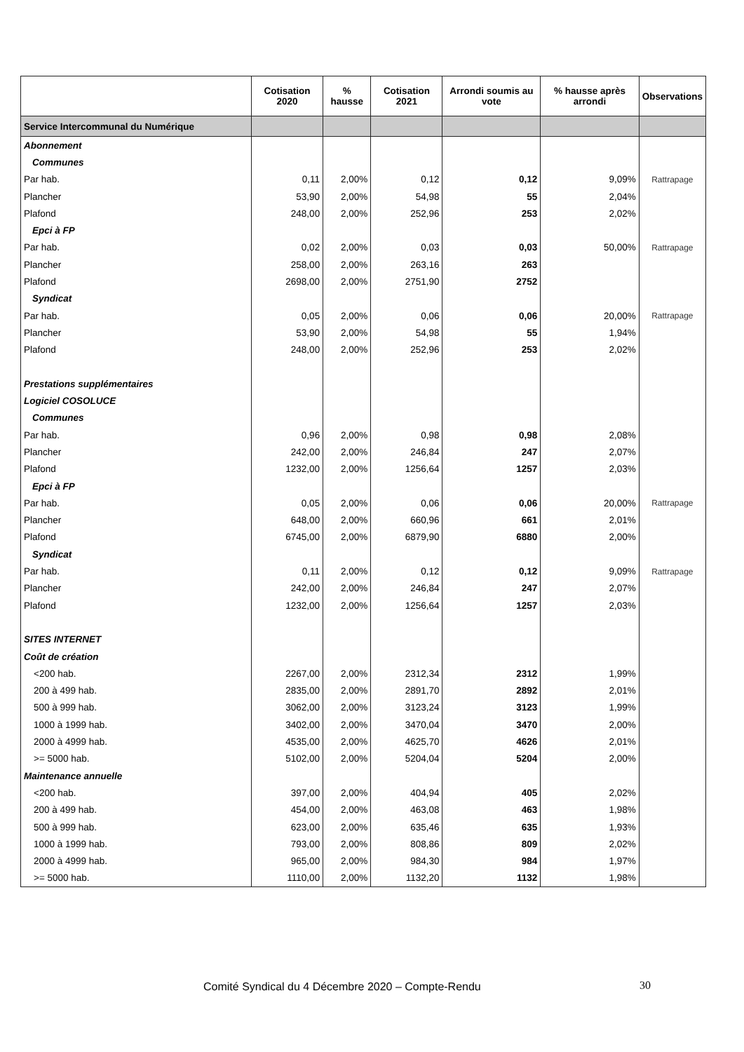| | Cotisation 2020 | % hausse | Cotisation 2021 | Arrondi soumis au vote | % hausse après arrondi | Observations |
| --- | --- | --- | --- | --- | --- | --- |
| Service Intercommunal du Numérique | | | | | | |
| Abonnement | | | | | | |
| Communes | | | | | | |
| Par hab. | 0,11 | 2,00% | 0,12 | 0,12 | 9,09% | Rattrapage |
| Plancher | 53,90 | 2,00% | 54,98 | 55 | 2,04% | |
| Plafond | 248,00 | 2,00% | 252,96 | 253 | 2,02% | |
| Epci à FP | | | | | | |
| Par hab. | 0,02 | 2,00% | 0,03 | 0,03 | 50,00% | Rattrapage |
| Plancher | 258,00 | 2,00% | 263,16 | 263 | | |
| Plafond | 2698,00 | 2,00% | 2751,90 | 2752 | | |
| Syndicat | | | | | | |
| Par hab. | 0,05 | 2,00% | 0,06 | 0,06 | 20,00% | Rattrapage |
| Plancher | 53,90 | 2,00% | 54,98 | 55 | 1,94% | |
| Plafond | 248,00 | 2,00% | 252,96 | 253 | 2,02% | |
| Prestations supplémentaires | | | | | | |
| Logiciel COSOLUCE | | | | | | |
| Communes | | | | | | |
| Par hab. | 0,96 | 2,00% | 0,98 | 0,98 | 2,08% | |
| Plancher | 242,00 | 2,00% | 246,84 | 247 | 2,07% | |
| Plafond | 1232,00 | 2,00% | 1256,64 | 1257 | 2,03% | |
| Epci à FP | | | | | | |
| Par hab. | 0,05 | 2,00% | 0,06 | 0,06 | 20,00% | Rattrapage |
| Plancher | 648,00 | 2,00% | 660,96 | 661 | 2,01% | |
| Plafond | 6745,00 | 2,00% | 6879,90 | 6880 | 2,00% | |
| Syndicat | | | | | | |
| Par hab. | 0,11 | 2,00% | 0,12 | 0,12 | 9,09% | Rattrapage |
| Plancher | 242,00 | 2,00% | 246,84 | 247 | 2,07% | |
| Plafond | 1232,00 | 2,00% | 1256,64 | 1257 | 2,03% | |
| SITES INTERNET | | | | | | |
| Coût de création | | | | | | |
| <200 hab. | 2267,00 | 2,00% | 2312,34 | 2312 | 1,99% | |
| 200 à 499 hab. | 2835,00 | 2,00% | 2891,70 | 2892 | 2,01% | |
| 500 à 999 hab. | 3062,00 | 2,00% | 3123,24 | 3123 | 1,99% | |
| 1000 à 1999 hab. | 3402,00 | 2,00% | 3470,04 | 3470 | 2,00% | |
| 2000 à 4999 hab. | 4535,00 | 2,00% | 4625,70 | 4626 | 2,01% | |
| >= 5000 hab. | 5102,00 | 2,00% | 5204,04 | 5204 | 2,00% | |
| Maintenance annuelle | | | | | | |
| <200 hab. | 397,00 | 2,00% | 404,94 | 405 | 2,02% | |
| 200 à 499 hab. | 454,00 | 2,00% | 463,08 | 463 | 1,98% | |
| 500 à 999 hab. | 623,00 | 2,00% | 635,46 | 635 | 1,93% | |
| 1000 à 1999 hab. | 793,00 | 2,00% | 808,86 | 809 | 2,02% | |
| 2000 à 4999 hab. | 965,00 | 2,00% | 984,30 | 984 | 1,97% | |
| >= 5000 hab. | 1110,00 | 2,00% | 1132,20 | 1132 | 1,98% | |
Comité Syndical du 4 Décembre 2020 – Compte-Rendu
30